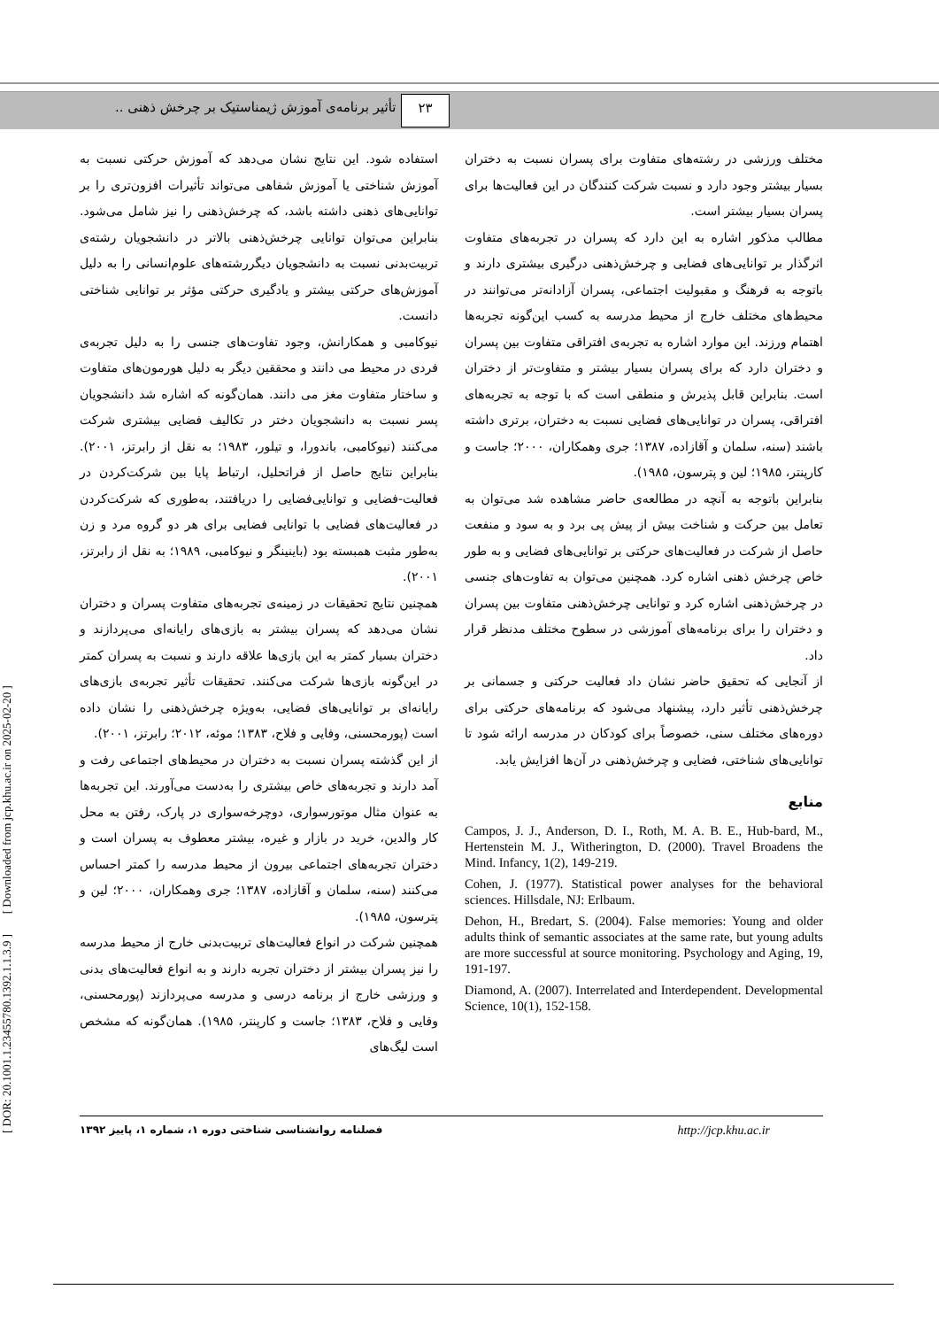۲۳ تأثیر برنامه‌ی آموزش ژیمناستیک بر چرخش ذهنی ..
[ DOR: 20.1001.1.23455780.1392.1.1.3.9 ] [ Downloaded from jcp.khu.ac.ir on 2025-02-20 ]
استفاده شود. این نتایج نشان می‌دهد که آموزش حرکتی نسبت به آموزش شناختی یا آموزش شفاهی می‌تواند تأثیرات افزون‌تری را بر توانایی‌های ذهنی داشته باشد، که چرخش‌ذهنی را نیز شامل می‌شود. بنابراین می‌توان توانایی چرخش‌ذهنی بالاتر در دانشجویان رشته‌ی تربیت‌بدنی نسبت به دانشجویان دیگررشته‌های علوم‌انسانی را به دلیل آموزش‌های حرکتی بیشتر و یادگیری حرکتی مؤثر بر توانایی شناختی دانست.
نیوکامبی و همکارانش، وجود تفاوت‌های جنسی را به دلیل تجربه‌ی فردی در محیط می دانند و محققین دیگر به دلیل هورمون‌های متفاوت و ساختار متفاوت مغز می دانند. همان‌گونه که اشاره شد دانشجویان پسر نسبت به دانشجویان دختر در تکالیف فضایی بیشتری شرکت می‌کنند (نیوکامبی، باندورا، و تیلور، ۱۹۸۳؛ به نقل از رابرتز، ۲۰۰۱). بنابراین نتایج حاصل از فراتحلیل، ارتباط پایا بین شرکت‌کردن در فعالیت-فضایی و توانایی‌فضایی را دریافتند، به‌طوری که شرکت‌کردن در فعالیت‌های فضایی با توانایی فضایی برای هر دو گروه مرد و زن به‌طور مثبت همبسته بود (باینینگر و نیوکامبی، ۱۹۸۹؛ به نقل از رابرتز، ۲۰۰۱).
همچنین نتایج تحقیقات در زمینه‌ی تجربه‌های متفاوت پسران و دختران نشان می‌دهد که پسران بیشتر به بازی‌های رایانه‌ای می‌پردازند و دختران بسیار کمتر به این بازی‌ها علاقه دارند و نسبت به پسران کمتر در این‌گونه بازی‌ها شرکت می‌کنند. تحقیقات تأثیر تجربه‌ی بازی‌های رایانه‌ای بر توانایی‌های فضایی، به‌ویژه چرخش‌ذهنی را نشان داده است (پورمحسنی، وفایی و فلاح، ۱۳۸۳؛ موئه، ۲۰۱۲؛ رابرتز، ۲۰۰۱).
از این گذشته پسران نسبت به دختران در محیط‌های اجتماعی رفت و آمد دارند و تجربه‌های خاص بیشتری را به‌دست می‌آورند. این تجربه‌ها به عنوان مثال موتورسواری، دوچرخه‌سواری در پارک، رفتن به محل کار والدین، خرید در بازار و غیره، بیشتر معطوف به پسران است و دختران تجربه‌های اجتماعی بیرون از محیط مدرسه را کمتر احساس می‌کنند (سنه، سلمان و آقازاده، ۱۳۸۷؛ جری وهمکاران، ۲۰۰۰؛ لین و پترسون، ۱۹۸۵).
همچنین شرکت در انواع فعالیت‌های تربیت‌بدنی خارج از محیط مدرسه را نیز پسران بیشتر از دختران تجربه دارند و به انواع فعالیت‌های بدنی و ورزشی خارج از برنامه درسی و مدرسه می‌پردازند (پورمحسنی، وفایی و فلاح، ۱۳۸۳؛ جاست و کارپنتر، ۱۹۸۵). همان‌گونه که مشخص است لیگ‌های
مختلف ورزشی در رشته‌های متفاوت برای پسران نسبت به دختران بسیار بیشتر وجود دارد و نسبت شرکت کنندگان در این فعالیت‌ها برای پسران بسیار بیشتر است.
مطالب مذکور اشاره به این دارد که پسران در تجربه‌های متفاوت اثرگذار بر توانایی‌های فضایی و چرخش‌ذهنی درگیری بیشتری دارند و باتوجه به فرهنگ و مقبولیت اجتماعی، پسران آزادانه‌تر می‌توانند در محیط‌های مختلف خارج از محیط مدرسه به کسب این‌گونه تجربه‌ها اهتمام ورزند. این موارد اشاره به تجربه‌ی افتراقی متفاوت بین پسران و دختران دارد که برای پسران بسیار بیشتر و متفاوت‌تر از دختران است. بنابراین قابل پذیرش و منطقی است که با توجه به تجربه‌های افتراقی، پسران در توانایی‌های فضایی نسبت به دختران، برتری داشته باشند (سنه، سلمان و آقازاده، ۱۳۸۷؛ جری وهمکاران، ۲۰۰۰؛ جاست و کارپنتر، ۱۹۸۵؛ لین و پترسون، ۱۹۸۵).
بنابراین باتوجه به آنچه در مطالعه‌ی حاضر مشاهده شد می‌توان به تعامل بین حرکت و شناخت بیش از پیش پی برد و به سود و منفعت حاصل از شرکت در فعالیت‌های حرکتی بر توانایی‌های فضایی و به طور خاص چرخش ذهنی اشاره کرد. همچنین می‌توان به تفاوت‌های جنسی در چرخش‌ذهنی اشاره کرد و توانایی چرخش‌ذهنی متفاوت بین پسران و دختران را برای برنامه‌های آموزشی در سطوح مختلف مدنظر قرار داد.
از آنجایی که تحقیق حاضر نشان داد فعالیت حرکتی و جسمانی بر چرخش‌ذهنی تأثیر دارد، پیشنهاد می‌شود که برنامه‌های حرکتی برای دوره‌های مختلف سنی، خصوصاً برای کودکان در مدرسه ارائه شود تا توانایی‌های شناختی، فضایی و چرخش‌ذهنی در آن‌ها افزایش یابد.
منابع
Campos, J. J., Anderson, D. I., Roth, M. A. B. E., Hub-bard, M., Hertenstein M. J., Witherington, D. (2000). Travel Broadens the Mind. Infancy, 1(2), 149-219.
Cohen, J. (1977). Statistical power analyses for the behavioral sciences. Hillsdale, NJ: Erlbaum.
Dehon, H., Bredart, S. (2004). False memories: Young and older adults think of semantic associates at the same rate, but young adults are more successful at source monitoring. Psychology and Aging, 19, 191-197.
Diamond, A. (2007). Interrelated and Interdependent. Developmental Science, 10(1), 152-158.
فصلنامه روانشناسی شناختی دوره ۱، شماره ۱، پاییز ۱۳۹۲ http://jcp.khu.ac.ir